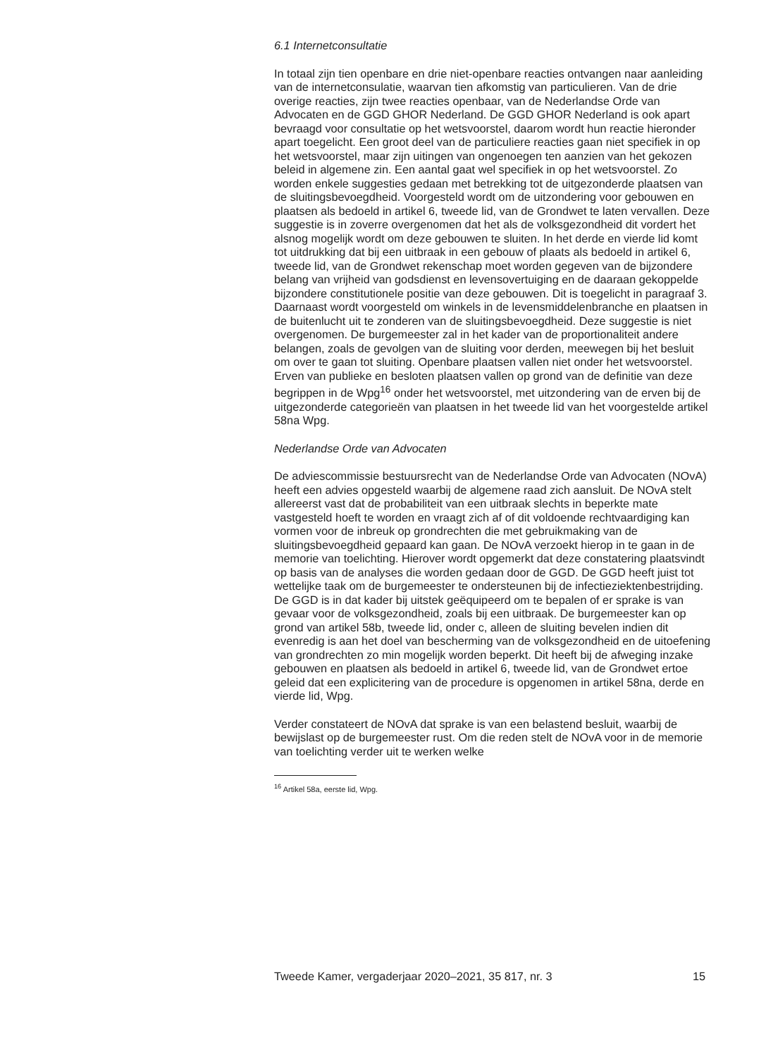6.1 Internetconsultatie
In totaal zijn tien openbare en drie niet-openbare reacties ontvangen naar aanleiding van de internetconsulatie, waarvan tien afkomstig van particulieren. Van de drie overige reacties, zijn twee reacties openbaar, van de Nederlandse Orde van Advocaten en de GGD GHOR Nederland. De GGD GHOR Nederland is ook apart bevraagd voor consultatie op het wetsvoorstel, daarom wordt hun reactie hieronder apart toegelicht. Een groot deel van de particuliere reacties gaan niet specifiek in op het wetsvoorstel, maar zijn uitingen van ongenoegen ten aanzien van het gekozen beleid in algemene zin. Een aantal gaat wel specifiek in op het wetsvoorstel. Zo worden enkele suggesties gedaan met betrekking tot de uitgezonderde plaatsen van de sluitingsbevoegdheid. Voorgesteld wordt om de uitzondering voor gebouwen en plaatsen als bedoeld in artikel 6, tweede lid, van de Grondwet te laten vervallen. Deze suggestie is in zoverre overgenomen dat het als de volksgezondheid dit vordert het alsnog mogelijk wordt om deze gebouwen te sluiten. In het derde en vierde lid komt tot uitdrukking dat bij een uitbraak in een gebouw of plaats als bedoeld in artikel 6, tweede lid, van de Grondwet rekenschap moet worden gegeven van de bijzondere belang van vrijheid van godsdienst en levensovertuiging en de daaraan gekoppelde bijzondere constitutionele positie van deze gebouwen. Dit is toegelicht in paragraaf 3. Daarnaast wordt voorgesteld om winkels in de levensmiddelenbranche en plaatsen in de buitenlucht uit te zonderen van de sluitingsbevoegdheid. Deze suggestie is niet overgenomen. De burgemeester zal in het kader van de proportionaliteit andere belangen, zoals de gevolgen van de sluiting voor derden, meewegen bij het besluit om over te gaan tot sluiting. Openbare plaatsen vallen niet onder het wetsvoorstel. Erven van publieke en besloten plaatsen vallen op grond van de definitie van deze begrippen in de Wpg<sup>16</sup> onder het wetsvoorstel, met uitzondering van de erven bij de uitgezonderde categorieën van plaatsen in het tweede lid van het voorgestelde artikel 58na Wpg.
Nederlandse Orde van Advocaten
De adviescommissie bestuursrecht van de Nederlandse Orde van Advocaten (NOvA) heeft een advies opgesteld waarbij de algemene raad zich aansluit. De NOvA stelt allereerst vast dat de probabiliteit van een uitbraak slechts in beperkte mate vastgesteld hoeft te worden en vraagt zich af of dit voldoende rechtvaardiging kan vormen voor de inbreuk op grondrechten die met gebruikmaking van de sluitingsbevoegdheid gepaard kan gaan. De NOvA verzoekt hierop in te gaan in de memorie van toelichting. Hierover wordt opgemerkt dat deze constatering plaatsvindt op basis van de analyses die worden gedaan door de GGD. De GGD heeft juist tot wettelijke taak om de burgemeester te ondersteunen bij de infectieziektenbestrijding. De GGD is in dat kader bij uitstek geëquipeerd om te bepalen of er sprake is van gevaar voor de volksgezondheid, zoals bij een uitbraak. De burgemeester kan op grond van artikel 58b, tweede lid, onder c, alleen de sluiting bevelen indien dit evenredig is aan het doel van bescherming van de volksgezondheid en de uitoefening van grondrechten zo min mogelijk worden beperkt. Dit heeft bij de afweging inzake gebouwen en plaatsen als bedoeld in artikel 6, tweede lid, van de Grondwet ertoe geleid dat een explicitering van de procedure is opgenomen in artikel 58na, derde en vierde lid, Wpg.
Verder constateert de NOvA dat sprake is van een belastend besluit, waarbij de bewijslast op de burgemeester rust. Om die reden stelt de NOvA voor in de memorie van toelichting verder uit te werken welke
<sup>16</sup> Artikel 58a, eerste lid, Wpg.
Tweede Kamer, vergaderjaar 2020–2021, 35 817, nr. 3 15